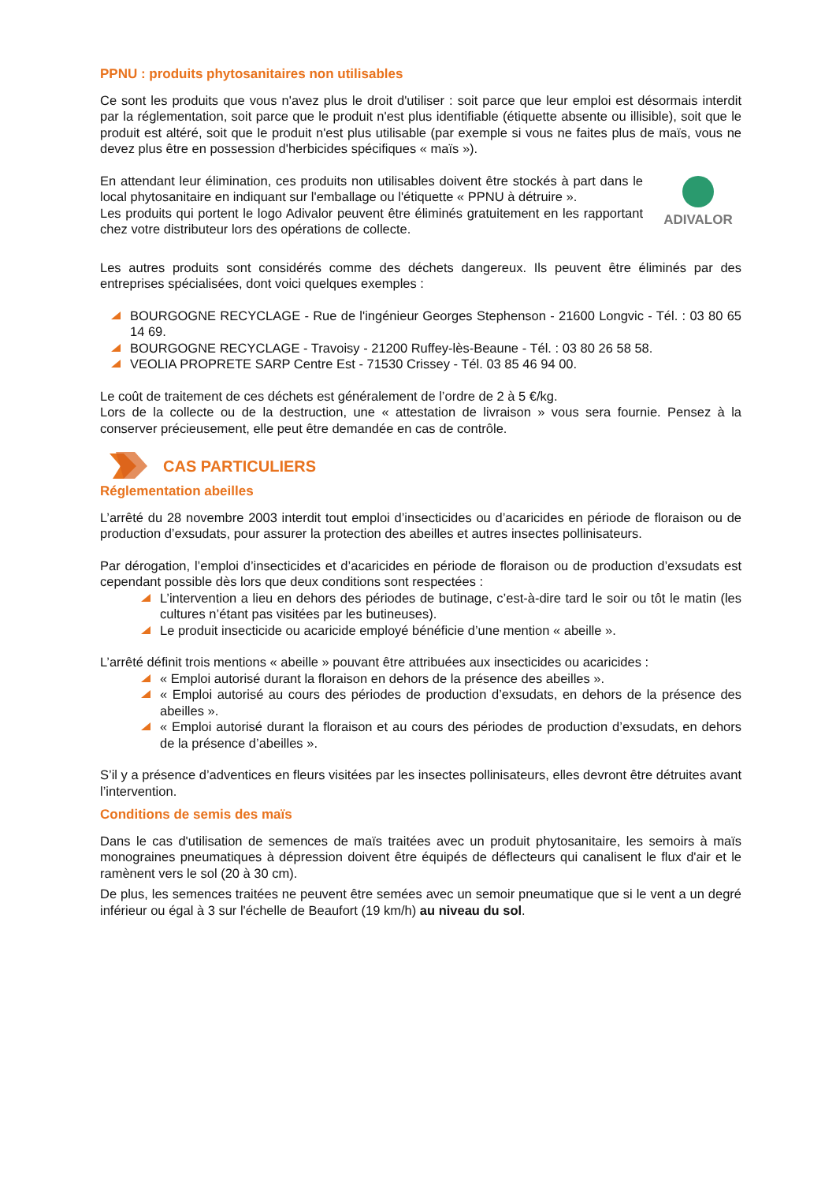PPNU : produits phytosanitaires non utilisables
Ce sont les produits que vous n'avez plus le droit d'utiliser : soit parce que leur emploi est désormais interdit par la réglementation, soit parce que le produit n'est plus identifiable (étiquette absente ou illisible), soit que le produit est altéré, soit que le produit n'est plus utilisable (par exemple si vous ne faites plus de maïs, vous ne devez plus être en possession d'herbicides spécifiques « maïs »).
ADIVALOR
En attendant leur élimination, ces produits non utilisables doivent être stockés à part dans le local phytosanitaire en indiquant sur l'emballage ou l'étiquette « PPNU à détruire ».
Les produits qui portent le logo Adivalor peuvent être éliminés gratuitement en les rapportant chez votre distributeur lors des opérations de collecte.
Les autres produits sont considérés comme des déchets dangereux. Ils peuvent être éliminés par des entreprises spécialisées, dont voici quelques exemples :
BOURGOGNE RECYCLAGE - Rue de l'ingénieur Georges Stephenson - 21600 Longvic - Tél. : 03 80 65 14 69.
BOURGOGNE RECYCLAGE - Travoisy - 21200 Ruffey-lès-Beaune - Tél. : 03 80 26 58 58.
VEOLIA PROPRETE SARP Centre Est - 71530 Crissey - Tél. 03 85 46 94 00.
Le coût de traitement de ces déchets est généralement de l’ordre de 2 à 5 €/kg.
Lors de la collecte ou de la destruction, une « attestation de livraison » vous sera fournie. Pensez à la conserver précieusement, elle peut être demandée en cas de contrôle.
CAS PARTICULIERS
Réglementation abeilles
L’arrêté du 28 novembre 2003 interdit tout emploi d’insecticides ou d’acaricides en période de floraison ou de production d’exsudats, pour assurer la protection des abeilles et autres insectes pollinisateurs.
Par dérogation, l’emploi d’insecticides et d’acaricides en période de floraison ou de production d’exsudats est cependant possible dès lors que deux conditions sont respectées :
L’intervention a lieu en dehors des périodes de butinage, c’est-à-dire tard le soir ou tôt le matin (les cultures n’étant pas visitées par les butineuses).
Le produit insecticide ou acaricide employé bénéficie d’une mention « abeille ».
L’arrêté définit trois mentions « abeille » pouvant être attribuées aux insecticides ou acaricides :
« Emploi autorisé durant la floraison en dehors de la présence des abeilles ».
« Emploi autorisé au cours des périodes de production d’exsudats, en dehors de la présence des abeilles ».
« Emploi autorisé durant la floraison et au cours des périodes de production d’exsudats, en dehors de la présence d’abeilles ».
S’il y a présence d’adventices en fleurs visitées par les insectes pollinisateurs, elles devront être détruites avant l’intervention.
Conditions de semis des maïs
Dans le cas d'utilisation de semences de maïs traitées avec un produit phytosanitaire, les semoirs à maïs monograines pneumatiques à dépression doivent être équipés de déflecteurs qui canalisent le flux d'air et le ramènent vers le sol (20 à 30 cm).
De plus, les semences traitées ne peuvent être semées avec un semoir pneumatique que si le vent a un degré inférieur ou égal à 3 sur l'échelle de Beaufort (19 km/h) au niveau du sol.